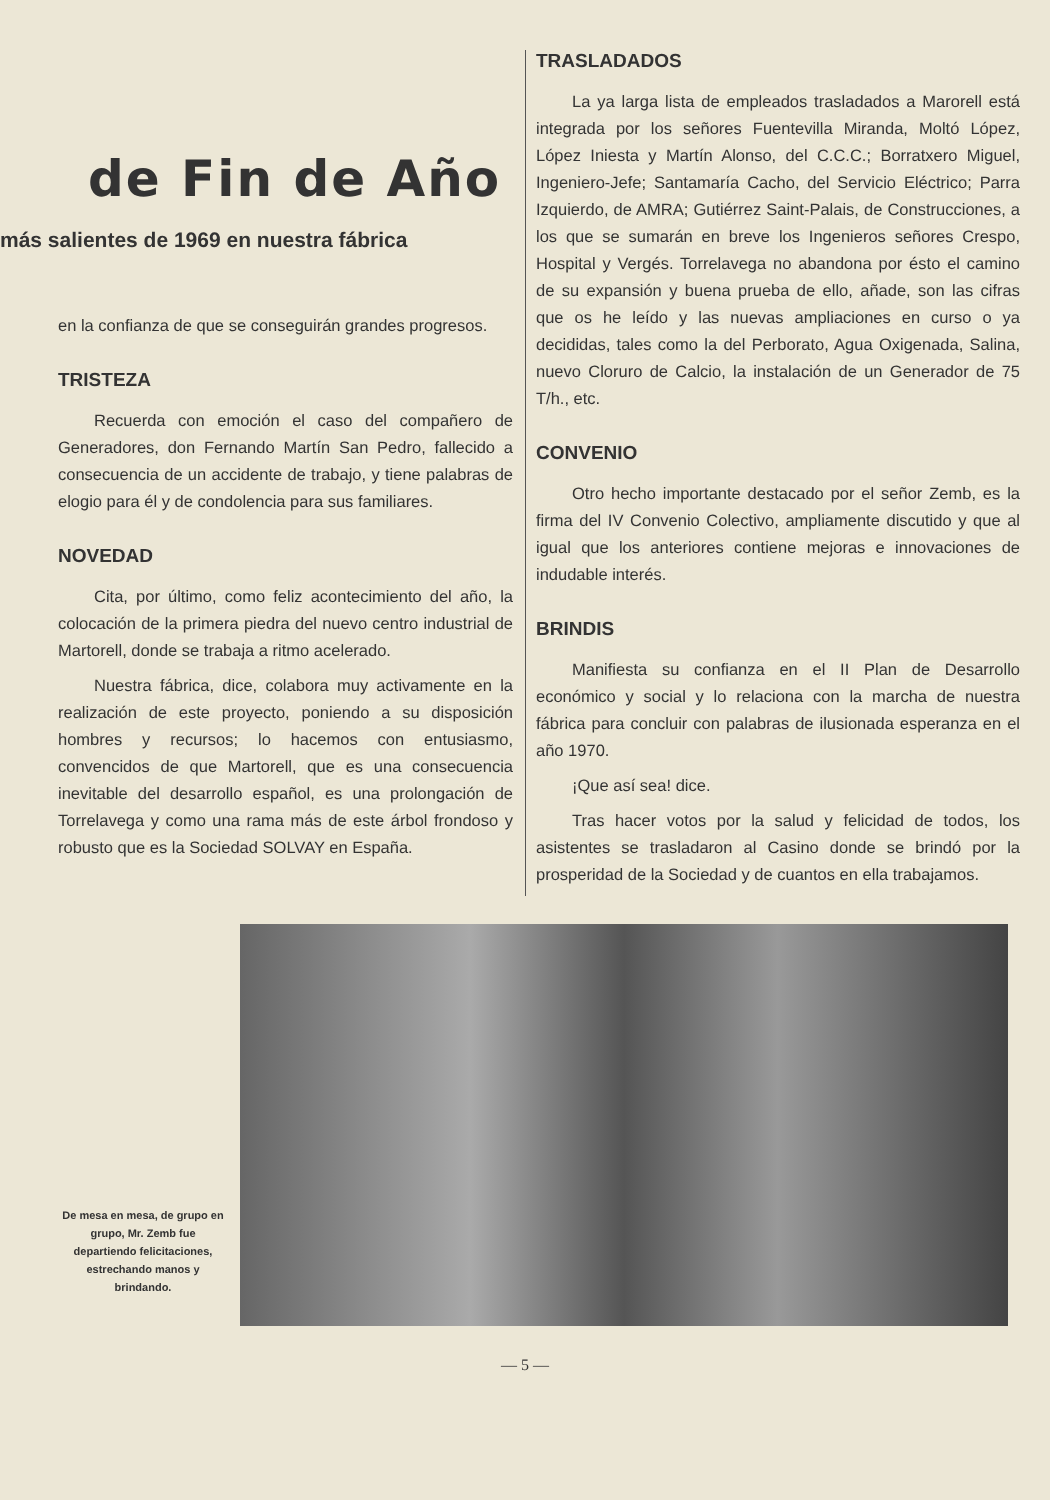de Fin de Año
más salientes de 1969 en nuestra fábrica
en la confianza de que se conseguirán grandes progresos.
TRISTEZA
Recuerda con emoción el caso del compañero de Generadores, don Fernando Martín San Pedro, fallecido a consecuencia de un accidente de trabajo, y tiene palabras de elogio para él y de condolencia para sus familiares.
NOVEDAD
Cita, por último, como feliz acontecimiento del año, la colocación de la primera piedra del nuevo centro industrial de Martorell, donde se trabaja a ritmo acelerado.
Nuestra fábrica, dice, colabora muy activamente en la realización de este proyecto, poniendo a su disposición hombres y recursos; lo hacemos con entusiasmo, convencidos de que Martorell, que es una consecuencia inevitable del desarrollo español, es una prolongación de Torrelavega y como una rama más de este árbol frondoso y robusto que es la Sociedad SOLVAY en España.
TRASLADADOS
La ya larga lista de empleados trasladados a Marorell está integrada por los señores Fuentevilla Miranda, Moltó López, López Iniesta y Martín Alonso, del C.C.C.; Borratxero Miguel, Ingeniero-Jefe; Santamaría Cacho, del Servicio Eléctrico; Parra Izquierdo, de AMRA; Gutiérrez Saint-Palais, de Construcciones, a los que se sumarán en breve los Ingenieros señores Crespo, Hospital y Vergés. Torrelavega no abandona por ésto el camino de su expansión y buena prueba de ello, añade, son las cifras que os he leído y las nuevas ampliaciones en curso o ya decididas, tales como la del Perborato, Agua Oxigenada, Salina, nuevo Cloruro de Calcio, la instalación de un Generador de 75 T/h., etc.
CONVENIO
Otro hecho importante destacado por el señor Zemb, es la firma del IV Convenio Colectivo, ampliamente discutido y que al igual que los anteriores contiene mejoras e innovaciones de indudable interés.
BRINDIS
Manifiesta su confianza en el II Plan de Desarrollo económico y social y lo relaciona con la marcha de nuestra fábrica para concluir con palabras de ilusionada esperanza en el año 1970.
¡Que así sea! dice.
Tras hacer votos por la salud y felicidad de todos, los asistentes se trasladaron al Casino donde se brindó por la prosperidad de la Sociedad y de cuantos en ella trabajamos.
De mesa en mesa, de grupo en grupo, Mr. Zemb fue departiendo felicitaciones, estrechando manos y brindando.
— 5 —